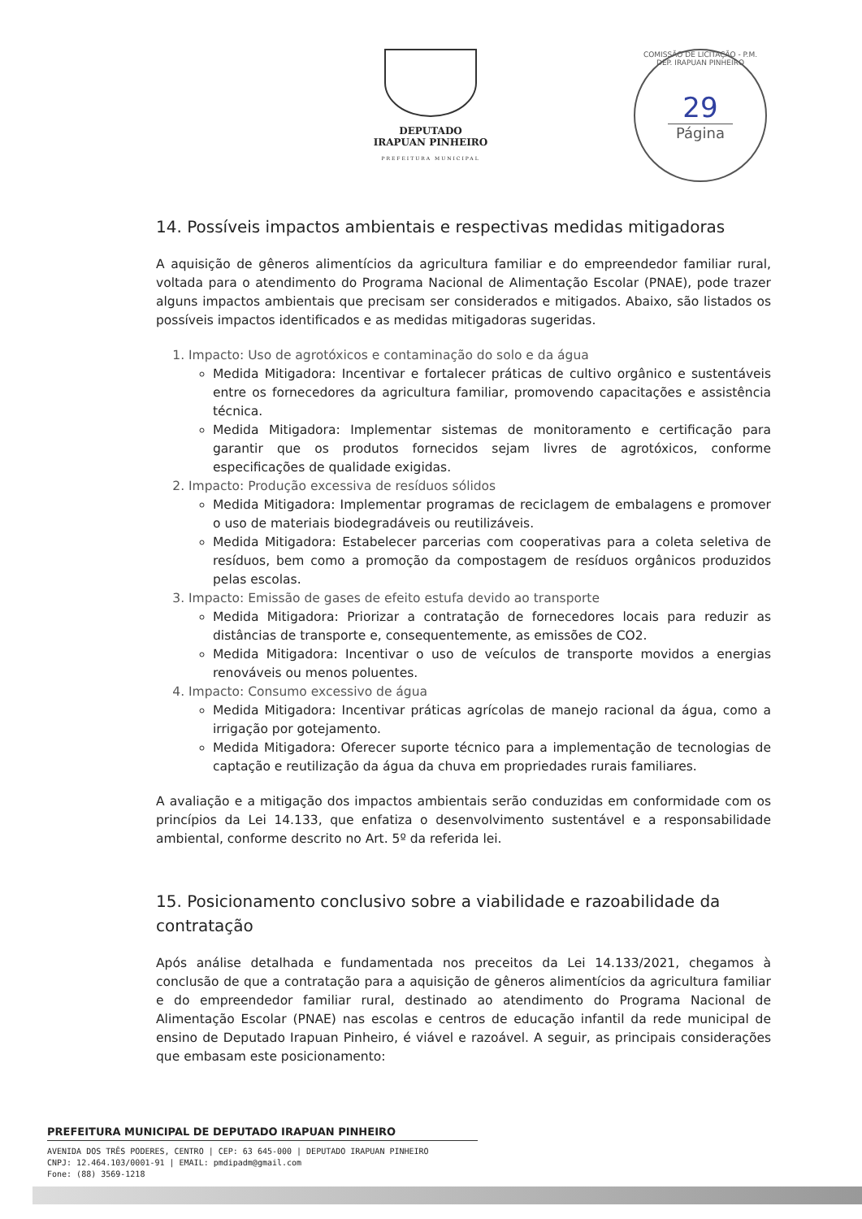DEPUTADO
IRAPUAN PINHEIRO
PREFEITURA MUNICIPAL
COMISSÃO DE LICITAÇÃO - P.M. DEP. IRAPUAN PINHEIRO
29
Página
14. Possíveis impactos ambientais e respectivas medidas mitigadoras
A aquisição de gêneros alimentícios da agricultura familiar e do empreendedor familiar rural, voltada para o atendimento do Programa Nacional de Alimentação Escolar (PNAE), pode trazer alguns impactos ambientais que precisam ser considerados e mitigados. Abaixo, são listados os possíveis impactos identificados e as medidas mitigadoras sugeridas.
1. Impacto: Uso de agrotóxicos e contaminação do solo e da água
Medida Mitigadora: Incentivar e fortalecer práticas de cultivo orgânico e sustentáveis entre os fornecedores da agricultura familiar, promovendo capacitações e assistência técnica.
Medida Mitigadora: Implementar sistemas de monitoramento e certificação para garantir que os produtos fornecidos sejam livres de agrotóxicos, conforme especificações de qualidade exigidas.
2. Impacto: Produção excessiva de resíduos sólidos
Medida Mitigadora: Implementar programas de reciclagem de embalagens e promover o uso de materiais biodegradáveis ou reutilizáveis.
Medida Mitigadora: Estabelecer parcerias com cooperativas para a coleta seletiva de resíduos, bem como a promoção da compostagem de resíduos orgânicos produzidos pelas escolas.
3. Impacto: Emissão de gases de efeito estufa devido ao transporte
Medida Mitigadora: Priorizar a contratação de fornecedores locais para reduzir as distâncias de transporte e, consequentemente, as emissões de CO2.
Medida Mitigadora: Incentivar o uso de veículos de transporte movidos a energias renováveis ou menos poluentes.
4. Impacto: Consumo excessivo de água
Medida Mitigadora: Incentivar práticas agrícolas de manejo racional da água, como a irrigação por gotejamento.
Medida Mitigadora: Oferecer suporte técnico para a implementação de tecnologias de captação e reutilização da água da chuva em propriedades rurais familiares.
A avaliação e a mitigação dos impactos ambientais serão conduzidas em conformidade com os princípios da Lei 14.133, que enfatiza o desenvolvimento sustentável e a responsabilidade ambiental, conforme descrito no Art. 5º da referida lei.
15. Posicionamento conclusivo sobre a viabilidade e razoabilidade da contratação
Após análise detalhada e fundamentada nos preceitos da Lei 14.133/2021, chegamos à conclusão de que a contratação para a aquisição de gêneros alimentícios da agricultura familiar e do empreendedor familiar rural, destinado ao atendimento do Programa Nacional de Alimentação Escolar (PNAE) nas escolas e centros de educação infantil da rede municipal de ensino de Deputado Irapuan Pinheiro, é viável e razoável. A seguir, as principais considerações que embasam este posicionamento:
PREFEITURA MUNICIPAL DE DEPUTADO IRAPUAN PINHEIRO
AVENIDA DOS TRÊS PODERES, CENTRO | CEP: 63 645-000 | DEPUTADO IRAPUAN PINHEIRO
CNPJ: 12.464.103/0001-91 | EMAIL: pmdipadm@gmail.com
Fone: (88) 3569-1218